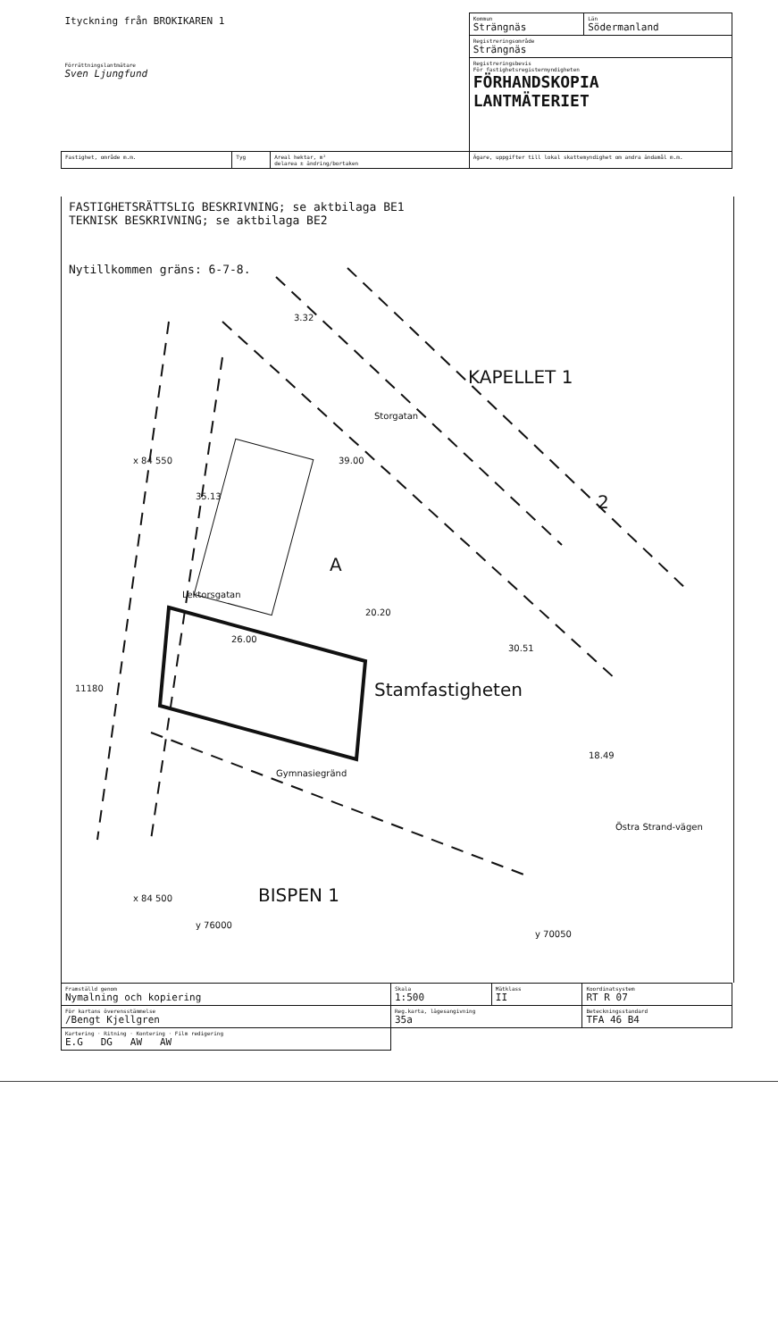| Ityckning från BROKIKAREN 1 Förrättningslantmätare Sven Ljungfund | | | Kommun Strängnäs | Län Södermanland |
| | | | Registreringsområde Strängnäs | |
| | | | Registreringsbevis För fastighetsregistermyndigheten FÖRHANDSKOPIA LANTMÄTERIET | |
| Fastighet, område m.m. | Tyg | Areal hektar, m² delarea ± ändring/bortaken | Ägare, uppgifter till lokal skattemyndighet om andra ändamål m.m. | |
FASTIGHETSRÄTTSLIG BESKRIVNING; se aktbilaga BE1
TEKNISK BESKRIVNING; se aktbilaga BE2
Nytillkommen gräns: 6-7-8.
KAPELLET 1
2
A
Stamfastigheten
BISPEN 1
Storgatan
39.00
35.13
Lektorsgatan
x 84 550
x 84 500
26.00
20.20
30.51
18.49
Gymnasiegränd
Östra Strand-vägen
3.32
11180
y 76000
y 70050
| Framställd genom Nymalning och kopiering | Skala 1:500 | Mätklass II | Koordinatsystem RT R 07 |
| För kartans överensstämmelse /Bengt Kjellgren | Reg.karta, lägesangivning 35a | | Beteckningsstandard TFA 46 B4 |
| Kartering · Ritning · Kontering · Film redigering E.G DG AW AW | | | |